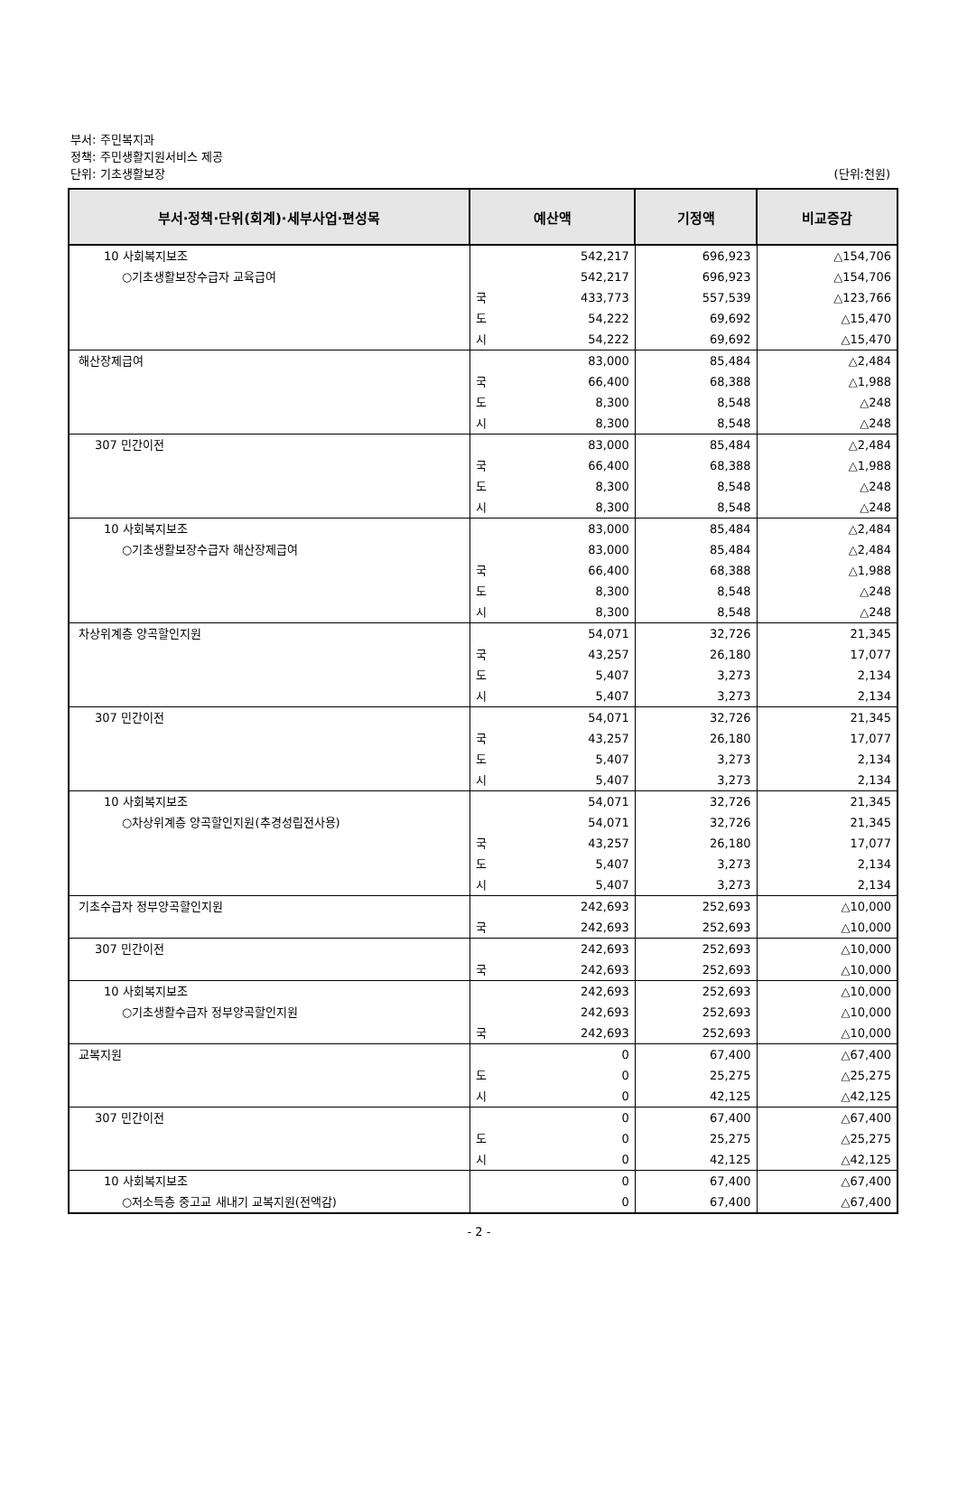부서: 주민복지과
정책: 주민생활지원서비스 제공
단위: 기초생활보장
(단위:천원)
| 부서·정책·단위(회계)·세부사업·편성목 | 예산액 | | 기정액 | 비교증감 |
| --- | --- | --- | --- | --- |
| 10 사회복지보조 | | 542,217 | 696,923 | △154,706 |
| ○기초생활보장수급자 교육급여 | | 542,217 | 696,923 | △154,706 |
| | 국 | 433,773 | 557,539 | △123,766 |
| | 도 | 54,222 | 69,692 | △15,470 |
| | 시 | 54,222 | 69,692 | △15,470 |
| 해산장제급여 | | 83,000 | 85,484 | △2,484 |
| | 국 | 66,400 | 68,388 | △1,988 |
| | 도 | 8,300 | 8,548 | △248 |
| | 시 | 8,300 | 8,548 | △248 |
| 307 민간이전 | | 83,000 | 85,484 | △2,484 |
| | 국 | 66,400 | 68,388 | △1,988 |
| | 도 | 8,300 | 8,548 | △248 |
| | 시 | 8,300 | 8,548 | △248 |
| 10 사회복지보조 | | 83,000 | 85,484 | △2,484 |
| ○기초생활보장수급자 해산장제급여 | | 83,000 | 85,484 | △2,484 |
| | 국 | 66,400 | 68,388 | △1,988 |
| | 도 | 8,300 | 8,548 | △248 |
| | 시 | 8,300 | 8,548 | △248 |
| 차상위계층 양곡할인지원 | | 54,071 | 32,726 | 21,345 |
| | 국 | 43,257 | 26,180 | 17,077 |
| | 도 | 5,407 | 3,273 | 2,134 |
| | 시 | 5,407 | 3,273 | 2,134 |
| 307 민간이전 | | 54,071 | 32,726 | 21,345 |
| | 국 | 43,257 | 26,180 | 17,077 |
| | 도 | 5,407 | 3,273 | 2,134 |
| | 시 | 5,407 | 3,273 | 2,134 |
| 10 사회복지보조 | | 54,071 | 32,726 | 21,345 |
| ○차상위계층 양곡할인지원(추경성립전사용) | | 54,071 | 32,726 | 21,345 |
| | 국 | 43,257 | 26,180 | 17,077 |
| | 도 | 5,407 | 3,273 | 2,134 |
| | 시 | 5,407 | 3,273 | 2,134 |
| 기초수급자 정부양곡할인지원 | | 242,693 | 252,693 | △10,000 |
| | 국 | 242,693 | 252,693 | △10,000 |
| 307 민간이전 | | 242,693 | 252,693 | △10,000 |
| | 국 | 242,693 | 252,693 | △10,000 |
| 10 사회복지보조 | | 242,693 | 252,693 | △10,000 |
| ○기초생활수급자 정부양곡할인지원 | | 242,693 | 252,693 | △10,000 |
| | 국 | 242,693 | 252,693 | △10,000 |
| 교복지원 | | 0 | 67,400 | △67,400 |
| | 도 | 0 | 25,275 | △25,275 |
| | 시 | 0 | 42,125 | △42,125 |
| 307 민간이전 | | 0 | 67,400 | △67,400 |
| | 도 | 0 | 25,275 | △25,275 |
| | 시 | 0 | 42,125 | △42,125 |
| 10 사회복지보조 | | 0 | 67,400 | △67,400 |
| ○저소득층 중고교 새내기 교복지원(전액감) | | 0 | 67,400 | △67,400 |
- 2 -